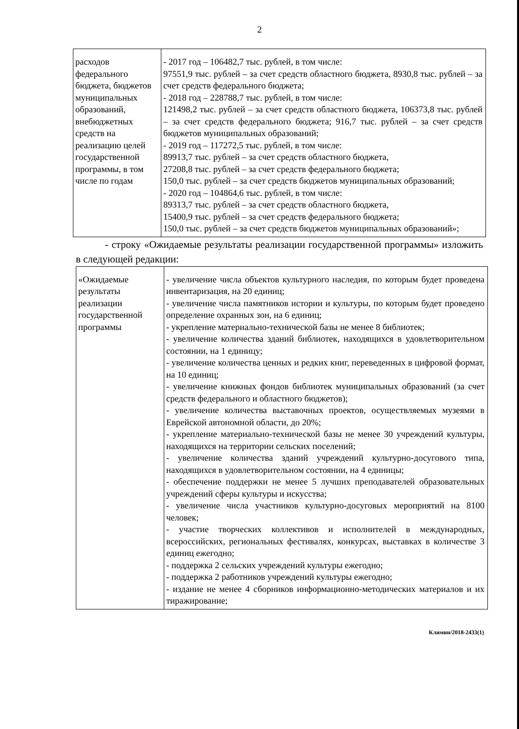2
| расходов федерального бюджета, бюджетов муниципальных образований, внебюджетных средств на реализацию целей государственной программы, в том числе по годам | - 2017 год – 106482,7 тыс. рублей, в том числе: 97551,9 тыс. рублей – за счет средств областного бюджета, 8930,8 тыс. рублей – за счет средств федерального бюджета; - 2018 год – 228788,7 тыс. рублей, в том числе: 121498,2 тыс. рублей – за счет средств областного бюджета, 106373,8 тыс. рублей – за счет средств федерального бюджета; 916,7 тыс. рублей – за счет средств бюджетов муниципальных образований; - 2019 год – 117272,5 тыс. рублей, в том числе: 89913,7 тыс. рублей – за счет средств областного бюджета, 27208,8 тыс. рублей – за счет средств федерального бюджета; 150,0 тыс. рублей – за счет средств бюджетов муниципальных образований; - 2020 год – 104864,6 тыс. рублей, в том числе: 89313,7 тыс. рублей – за счет средств областного бюджета, 15400,9 тыс. рублей – за счет средств федерального бюджета; 150,0 тыс. рублей – за счет средств бюджетов муниципальных образований»; |
- строку «Ожидаемые результаты реализации государственной программы» изложить в следующей редакции:
| «Ожидаемые результаты реализации государственной программы | - увеличение числа объектов культурного наследия, по которым будет проведена инвентаризация, на 20 единиц; - увеличение числа памятников истории и культуры, по которым будет проведено определение охранных зон, на 6 единиц; - укрепление материально-технической базы не менее 8 библиотек; - увеличение количества зданий библиотек, находящихся в удовлетворительном состоянии, на 1 единицу; - увеличение количества ценных и редких книг, переведенных в цифровой формат, на 10 единиц; - увеличение книжных фондов библиотек муниципальных образований (за счет средств федерального и областного бюджетов); - увеличение количества выставочных проектов, осуществляемых музеями в Еврейской автономной области, до 20%; - укрепление материально-технической базы не менее 30 учреждений культуры, находящихся на территории сельских поселений; - увеличение количества зданий учреждений культурно-досугового типа, находящихся в удовлетворительном состоянии, на 4 единицы; - обеспечение поддержки не менее 5 лучших преподавателей образовательных учреждений сферы культуры и искусства; - увеличение числа участников культурно-досуговых мероприятий на 8100 человек; - участие творческих коллективов и исполнителей в международных, всероссийских, региональных фестивалях, конкурсах, выставках в количестве 3 единиц ежегодно; - поддержка 2 сельских учреждений культуры ежегодно; - поддержка 2 работников учреждений культуры ежегодно; - издание не менее 4 сборников информационно-методических материалов и их тиражирование; |
Климин/2018-2433(1)